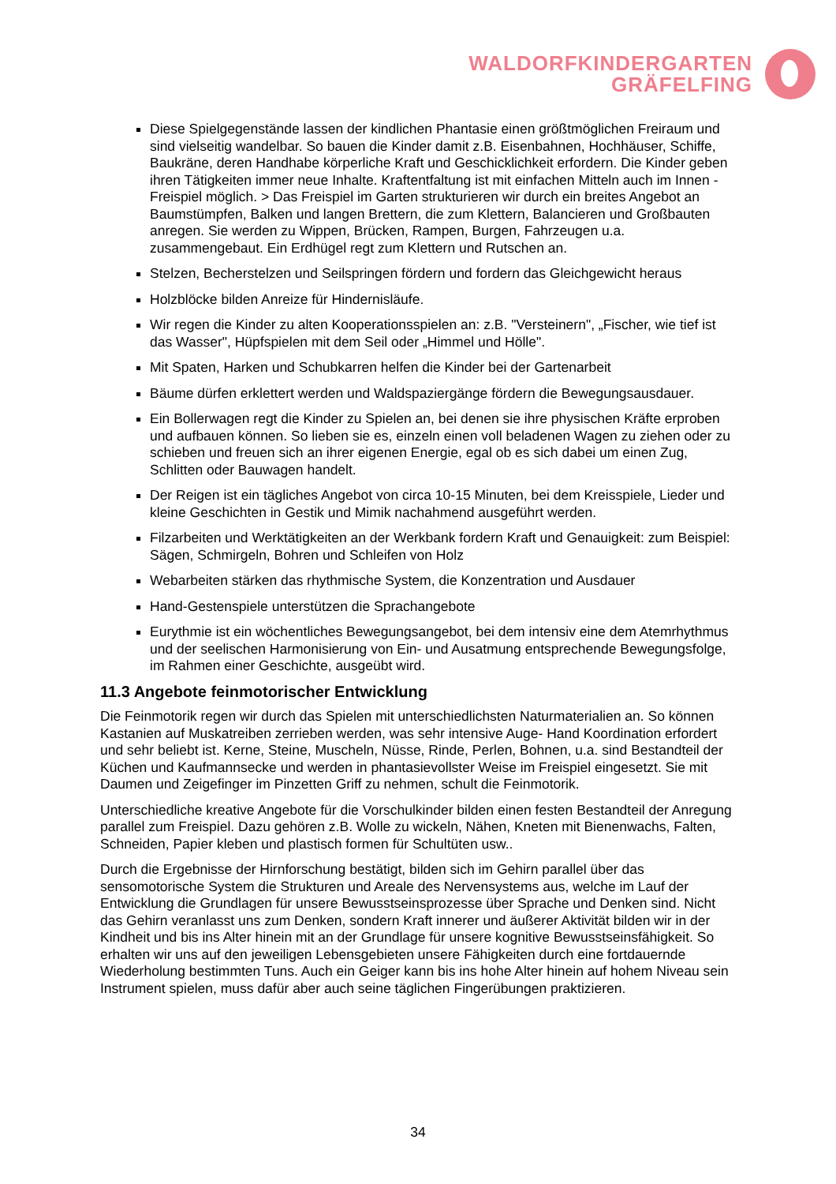WALDORFKINDERGARTEN
GRÄFELFING
Diese Spielgegenstände lassen der kindlichen Phantasie einen größtmöglichen Freiraum und sind vielseitig wandelbar. So bauen die Kinder damit z.B. Eisenbahnen, Hochhäuser, Schiffe, Baukräne, deren Handhabe körperliche Kraft und Geschicklichkeit erfordern. Die Kinder geben ihren Tätigkeiten immer neue Inhalte. Kraftentfaltung ist mit einfachen Mitteln auch im Innen -Freispiel möglich. > Das Freispiel im Garten strukturieren wir durch ein breites Angebot an Baumstümpfen, Balken und langen Brettern, die zum Klettern, Balancieren und Großbauten anregen. Sie werden zu Wippen, Brücken, Rampen, Burgen, Fahrzeugen u.a. zusammengebaut. Ein Erdhügel regt zum Klettern und Rutschen an.
Stelzen, Becherstelzen und Seilspringen fördern und fordern das Gleichgewicht heraus
Holzblöcke bilden Anreize für Hindernisläufe.
Wir regen die Kinder zu alten Kooperationsspielen an: z.B. "Versteinern", „Fischer, wie tief ist das Wasser", Hüpfspielen mit dem Seil oder „Himmel und Hölle".
Mit Spaten, Harken und Schubkarren helfen die Kinder bei der Gartenarbeit
Bäume dürfen erklettert werden und Waldspaziergänge fördern die Bewegungsausdauer.
Ein Bollerwagen regt die Kinder zu Spielen an, bei denen sie ihre physischen Kräfte erproben und aufbauen können. So lieben sie es, einzeln einen voll beladenen Wagen zu ziehen oder zu schieben und freuen sich an ihrer eigenen Energie, egal ob es sich dabei um einen Zug, Schlitten oder Bauwagen handelt.
Der Reigen ist ein tägliches Angebot von circa 10-15 Minuten, bei dem Kreisspiele, Lieder und kleine Geschichten in Gestik und Mimik nachahmend ausgeführt werden.
Filzarbeiten und Werktätigkeiten an der Werkbank fordern Kraft und Genauigkeit: zum Beispiel: Sägen, Schmirgeln, Bohren und Schleifen von Holz
Webarbeiten stärken das rhythmische System, die Konzentration und Ausdauer
Hand-Gestenspiele unterstützen die Sprachangebote
Eurythmie ist ein wöchentliches Bewegungsangebot, bei dem intensiv eine dem Atemrhythmus und der seelischen Harmonisierung von Ein- und Ausatmung entsprechende Bewegungsfolge, im Rahmen einer Geschichte, ausgeübt wird.
11.3 Angebote feinmotorischer Entwicklung
Die Feinmotorik regen wir durch das Spielen mit unterschiedlichsten Naturmaterialien an. So können Kastanien auf Muskatreiben zerrieben werden, was sehr intensive Auge- Hand Koordination erfordert und sehr beliebt ist. Kerne, Steine, Muscheln, Nüsse, Rinde, Perlen, Bohnen, u.a. sind Bestandteil der Küchen und Kaufmannsecke und werden in phantasievollster Weise im Freispiel eingesetzt. Sie mit Daumen und Zeigefinger im Pinzetten Griff zu nehmen, schult die Feinmotorik.
Unterschiedliche kreative Angebote für die Vorschulkinder bilden einen festen Bestandteil der Anregung parallel zum Freispiel. Dazu gehören z.B. Wolle zu wickeln, Nähen, Kneten mit Bienenwachs, Falten, Schneiden, Papier kleben und plastisch formen für Schultüten usw..
Durch die Ergebnisse der Hirnforschung bestätigt, bilden sich im Gehirn parallel über das sensomotorische System die Strukturen und Areale des Nervensystems aus, welche im Lauf der Entwicklung die Grundlagen für unsere Bewusstseinsprozesse über Sprache und Denken sind. Nicht das Gehirn veranlasst uns zum Denken, sondern Kraft innerer und äußerer Aktivität bilden wir in der Kindheit und bis ins Alter hinein mit an der Grundlage für unsere kognitive Bewusstseinsfähigkeit. So erhalten wir uns auf den jeweiligen Lebensgebieten unsere Fähigkeiten durch eine fortdauernde Wiederholung bestimmten Tuns. Auch ein Geiger kann bis ins hohe Alter hinein auf hohem Niveau sein Instrument spielen, muss dafür aber auch seine täglichen Fingerübungen praktizieren.
34